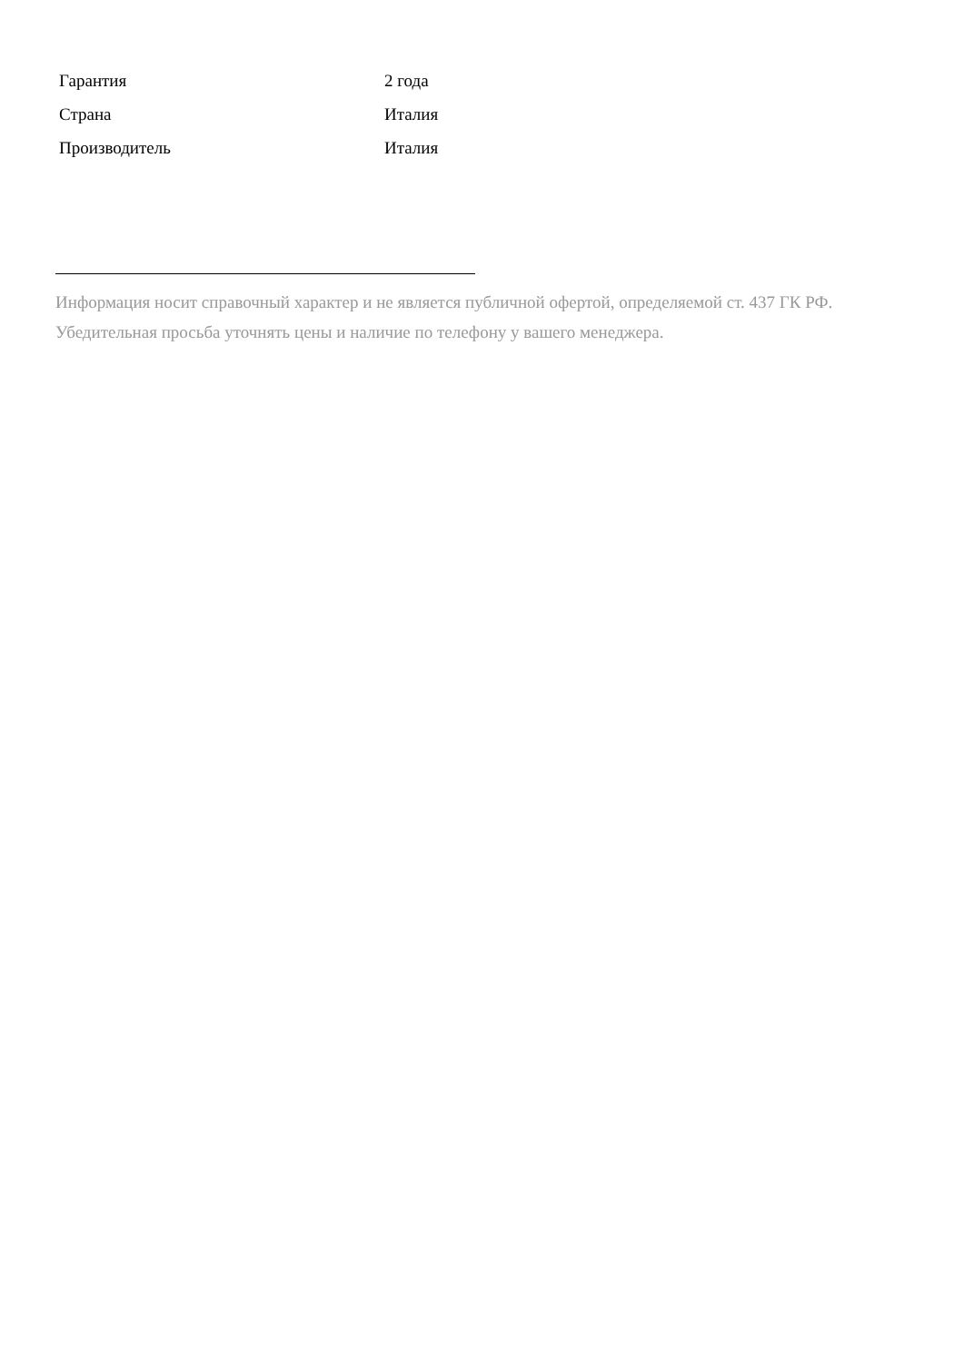| Гарантия | 2 года |
| Страна | Италия |
| Производитель | Италия |
Информация носит справочный характер и не является публичной офертой, определяемой ст. 437 ГК РФ. Убедительная просьба уточнять цены и наличие по телефону у вашего менеджера.